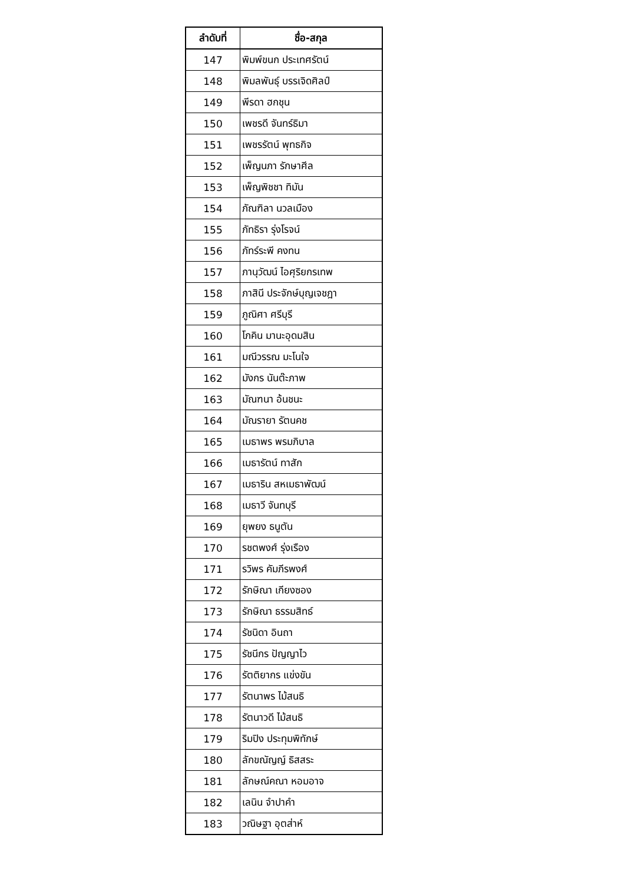| ลำดับที่ | ชื่อ-สกุล |
| --- | --- |
| 147 | พิมพ์ขนก ประเทศรัตน์ |
| 148 | พิมลพันธุ์ บรรเจิดศิลป์ |
| 149 | พีรดา ฮกชุน |
| 150 | เพชรดี จันทร์ธิมา |
| 151 | เพชรรัตน์ พุทธกิจ |
| 152 | เพ็ญนภา รักษาศีล |
| 153 | เพ็ญพิชชา ทิมัน |
| 154 | ภัณฑิลา นวลเมือง |
| 155 | ภัทธิรา รุ่งโรจน์ |
| 156 | ภัทร์ระพี คงทน |
| 157 | ภานุวัฒน์ ไอศุริยกรเทพ |
| 158 | ภาสินี ประจักษ์บุญเจชฎา |
| 159 | ภูณิศา ศรีบุรี |
| 160 | โภคิน มานะอุดมสิน |
| 161 | มณีวรรณ มะโนใจ |
| 162 | มังกร นันต๊ะภาพ |
| 163 | มัณฑนา อ้นชนะ |
| 164 | มัณรายา รัตนคช |
| 165 | เมธาพร พรมภิบาล |
| 166 | เมธารัตน์ ทาสัก |
| 167 | เมธาริน สหเมธาพัฒน์ |
| 168 | เมธาวี จันทบุรี |
| 169 | ยุพยง ธนูตัน |
| 170 | รชตพงศ์ รุ่งเรือง |
| 171 | รวิพร คัมภีรพงศ์ |
| 172 | รักษิณา เกียงซอง |
| 173 | รักษิณา ธรรมสิทธ์ |
| 174 | รัชนิดา อินถา |
| 175 | รัชนีกร ปัญญาไว |
| 176 | รัตติยากร แข่งขัน |
| 177 | รัตนาพร ไม้สนธิ |
| 178 | รัตนาวดี ไม้สนธิ |
| 179 | ริมปิง ประทุมพิทักษ์ |
| 180 | ลักขณัญญ์ ธิสสระ |
| 181 | ลักษณ์คณา หอมอาจ |
| 182 | เลนิน จำปาคำ |
| 183 | วณิษฐา อุตส่าห์ |